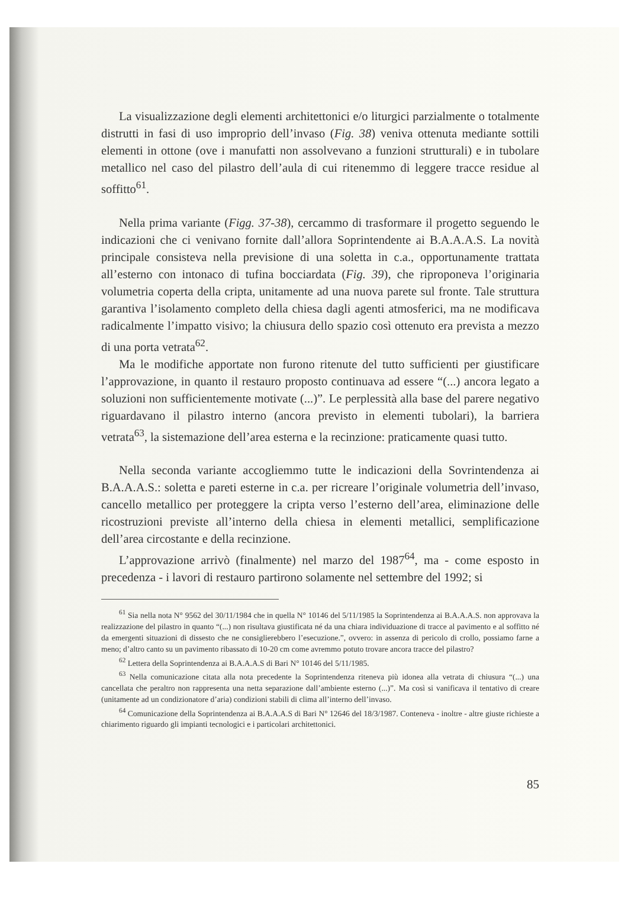La visualizzazione degli elementi architettonici e/o liturgici parzialmente o totalmente distrutti in fasi di uso improprio dell’invaso (Fig. 38) veniva ottenuta mediante sottili elementi in ottone (ove i manufatti non assolvevano a funzioni strutturali) e in tubolare metallico nel caso del pilastro dell’aula di cui ritenemmo di leggere tracce residue al soffitto<sup>61</sup>.
Nella prima variante (Figg. 37-38), cercammo di trasformare il progetto seguendo le indicazioni che ci venivano fornite dall’allora Soprintendente ai B.A.A.A.S. La novità principale consisteva nella previsione di una soletta in c.a., opportunamente trattata all’esterno con intonaco di tufina bocciardata (Fig. 39), che riproponeva l’originaria volumetria coperta della cripta, unitamente ad una nuova parete sul fronte. Tale struttura garantiva l’isolamento completo della chiesa dagli agenti atmosferici, ma ne modificava radicalmente l’impatto visivo; la chiusura dello spazio così ottenuto era prevista a mezzo di una porta vetrata<sup>62</sup>.
Ma le modifiche apportate non furono ritenute del tutto sufficienti per giustificare l’approvazione, in quanto il restauro proposto continuava ad essere “(...) ancora legato a soluzioni non sufficientemente motivate (...)”. Le perplessità alla base del parere negativo riguardavano il pilastro interno (ancora previsto in elementi tubolari), la barriera vetrata<sup>63</sup>, la sistemazione dell’area esterna e la recinzione: praticamente quasi tutto.
Nella seconda variante accogliemmo tutte le indicazioni della Sovrintendenza ai B.A.A.A.S.: soletta e pareti esterne in c.a. per ricreare l’originale volumetria dell’invaso, cancello metallico per proteggere la cripta verso l’esterno dell’area, eliminazione delle ricostruzioni previste all’interno della chiesa in elementi metallici, semplificazione dell’area circostante e della recinzione.
L’approvazione arrivò (finalmente) nel marzo del 1987<sup>64</sup>, ma - come esposto in precedenza - i lavori di restauro partirono solamente nel settembre del 1992; si
<sup>61</sup> Sia nella nota N° 9562 del 30/11/1984 che in quella N° 10146 del 5/11/1985 la Soprintendenza ai B.A.A.A.S. non approvava la realizzazione del pilastro in quanto “(...) non risultava giustificata né da una chiara individuazione di tracce al pavimento e al soffitto né da emergenti situazioni di dissesto che ne consiglierebbero l’esecuzione.”, ovvero: in assenza di pericolo di crollo, possiamo farne a meno; d’altro canto su un pavimento ribassato di 10-20 cm come avremmo potuto trovare ancora tracce del pilastro?
<sup>62</sup> Lettera della Soprintendenza ai B.A.A.A.S di Bari N° 10146 del 5/11/1985.
<sup>63</sup> Nella comunicazione citata alla nota precedente la Soprintendenza riteneva più idonea alla vetrata di chiusura “(...) una cancellata che peraltro non rappresenta una netta separazione dall’ambiente esterno (...)”. Ma così si vanificava il tentativo di creare (unitamente ad un condizionatore d’aria) condizioni stabili di clima all’interno dell’invaso.
<sup>64</sup> Comunicazione della Soprintendenza ai B.A.A.A.S di Bari N° 12646 del 18/3/1987. Conteneva - inoltre - altre giuste richieste a chiarimento riguardo gli impianti tecnologici e i particolari architettonici.
85